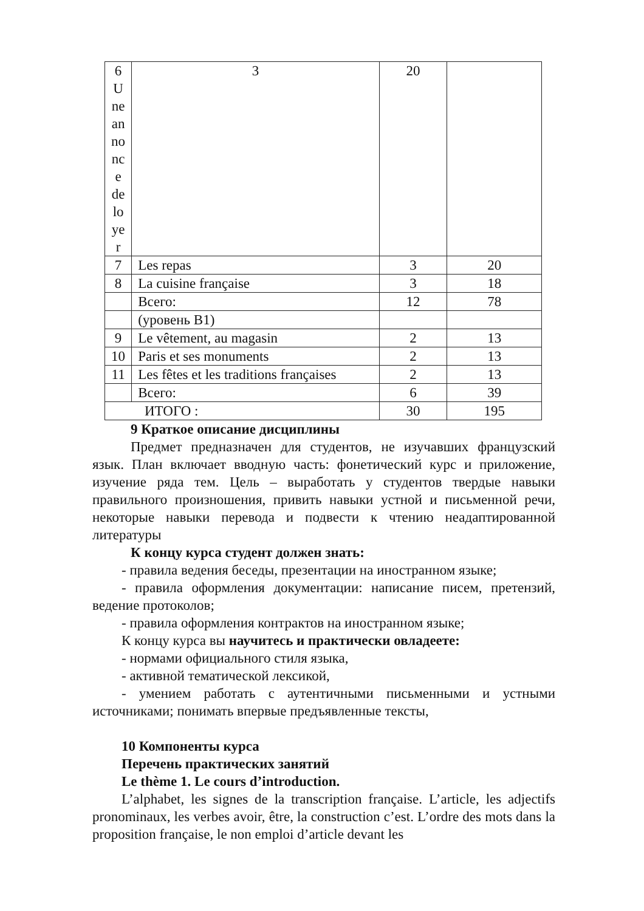| 6 U ne an no nc e de lo ye r | 3 | 20 | |
| 7 | Les repas | 3 | 20 |
| 8 | La cuisine française | 3 | 18 |
| | Всего: | 12 | 78 |
| | (уровень В1) | | |
| 9 | Le vêtement, au magasin | 2 | 13 |
| 10 | Paris et ses monuments | 2 | 13 |
| 11 | Les fêtes et les traditions françaises | 2 | 13 |
| | Всего: | 6 | 39 |
| ИТОГО : | | 30 | 195 |
9 Краткое описание дисциплины
Предмет предназначен для студентов, не изучавших французский язык. План включает вводную часть: фонетический курс и приложение, изучение ряда тем. Цель – выработать у студентов твердые навыки правильного произношения, привить навыки устной и письменной речи, некоторые навыки перевода и подвести к чтению неадаптированной литературы
К концу курса студент должен знать:
- правила ведения беседы, презентации на иностранном языке;
- правила оформления документации: написание писем, претензий, ведение протоколов;
- правила оформления контрактов на иностранном языке;
К концу курса вы научитесь и практически овладеете:
- нормами официального стиля языка,
- активной тематической лексикой,
- умением работать с аутентичными письменными и устными источниками; понимать впервые предъявленные тексты,
10 Компоненты курса
Перечень практических занятий
Le thème 1. Le cours d’introduction.
L’alphabet, les signes de la transcription française. L’article, les adjectifs pronominaux, les verbes avoir, être, la construction c’est. L’ordre des mots dans la proposition française, le non emploi d’article devant les